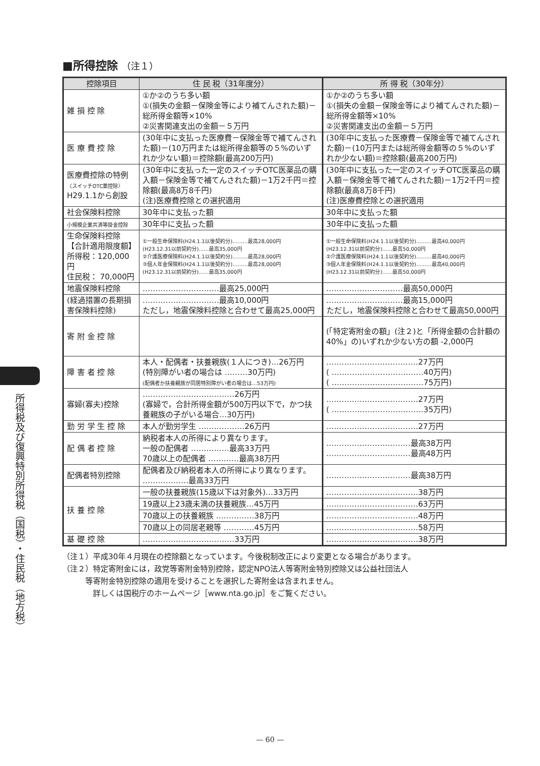所得税及び復興特別所得税（国税）・住民税（地方税）
■所得控除 （注１）
| 控除項目 | 住 民 税（31年度分） | 所 得 税（30年分） |
| --- | --- | --- |
| 雑 損 控 除 | ①か②のうち多い額 ①(損失の金額－保険金等により補てんされた額)－総所得金額等×10% ②災害関連支出の金額－５万円 | ①か②のうち多い額 ①(損失の金額－保険金等により補てんされた額)－総所得金額等×10% ②災害関連支出の金額－５万円 |
| 医 療 費 控 除 | (30年中に支払った医療費－保険金等で補てんされた額)－(10万円または総所得金額等の５%のいずれか少ない額)＝控除額(最高200万円) | (30年中に支払った医療費－保険金等で補てんされた額)－(10万円または総所得金額等の５%のいずれか少ない額)＝控除額(最高200万円) |
| 医療費控除の特例 〈スイッチOTC薬控除〉 H29.1.1から創設 | (30年中に支払った一定のスイッチOTC医薬品の購入額－保険金等で補てんされた額)－1万2千円＝控除額(最高8万8千円) (注)医療費控除との選択適用 | (30年中に支払った一定のスイッチOTC医薬品の購入額－保険金等で補てんされた額)－1万2千円＝控除額(最高8万8千円) (注)医療費控除との選択適用 |
| 社会保険料控除 | 30年中に支払った額 | 30年中に支払った額 |
| 小規模企業共済等掛金控除 | 30年中に支払った額 | 30年中に支払った額 |
| 生命保険料控除 【合計適用限度額】 所得税：120,000円 住民税： 70,000円 | ①一般生命保険料(H24.1.1以後契約分)………最高28,000円 (H23.12.31以前契約分)……最高35,000円 ②介護医療保険料(H24.1.1以後契約分)………最高28,000円 ③個人年金保険料(H24.1.1以後契約分)………最高28,000円 (H23.12.31以前契約分)……最高35,000円 | ①一般生命保険料(H24.1.1以後契約分)………最高40,000円 (H23.12.31以前契約分)……最高50,000円 ②介護医療保険料(H24.1.1以後契約分)………最高40,000円 ③個人年金保険料(H24.1.1以後契約分)………最高40,000円 (H23.12.31以前契約分)……最高50,000円 |
| 地震保険料控除 | …………………………最高25,000円 | …………………………最高50,000円 |
| (経過措置の長期損害保険料控除) | …………………………最高10,000円 ただし，地震保険料控除と合わせて最高25,000円 | …………………………最高15,000円 ただし，地震保険料控除と合わせて最高50,000円 |
| 寄 附 金 控 除 | | (「特定寄附金の額」(注２)と「所得金額の合計額の40%」の)いずれか少ない方の額 -2,000円 |
| 障 害 者 控 除 | 本人・配偶者・扶養親族(１人につき)…26万円 (特別障がい者の場合は ………30万円) (配偶者か扶養親族が同居特別障がい者の場合は…53万円) | ………………………………27万円 ( ………………………………40万円) ( ………………………………75万円) |
| 寡婦(寡夫)控除 | ………………………………26万円 (寡婦で，合計所得金額が500万円以下で，かつ扶養親族の子がいる場合…30万円) | ………………………………27万円 ( ………………………………35万円) |
| 勤 労 学 生 控 除 | 本人が勤労学生 ………………26万円 | ………………………………27万円 |
| 配 偶 者 控 除 | 納税者本人の所得により異なります。 一般の配偶者 ……………最高33万円 70歳以上の配偶者 …………最高38万円 | ……………………………最高38万円 ……………………………最高48万円 |
| 配偶者特別控除 | 配偶者及び納税者本人の所得により異なります。 ………………最高33万円 | ……………………………最高38万円 |
| 扶 養 控 除 | 一般の扶養親族(15歳以下は対象外)…33万円 | ………………………………38万円 |
| | 19歳以上23歳未満の扶養親族…45万円 | ………………………………63万円 |
| | 70歳以上の扶養親族 ……………38万円 | ………………………………48万円 |
| | 70歳以上の同居老親等 …………45万円 | ………………………………58万円 |
| 基 礎 控 除 | ………………………………33万円 | ………………………………38万円 |
（注１）平成30年４月現在の控除額となっています。今後税制改正により変更となる場合があります。
（注２）特定寄附金には，政党等寄附金特別控除，認定NPO法人等寄附金特別控除又は公益社団法人
　　　等寄附金特別控除の適用を受けることを選択した寄附金は含まれません。
　　　　詳しくは国税庁のホームページ［www.nta.go.jp］をご覧ください。
— 60 —